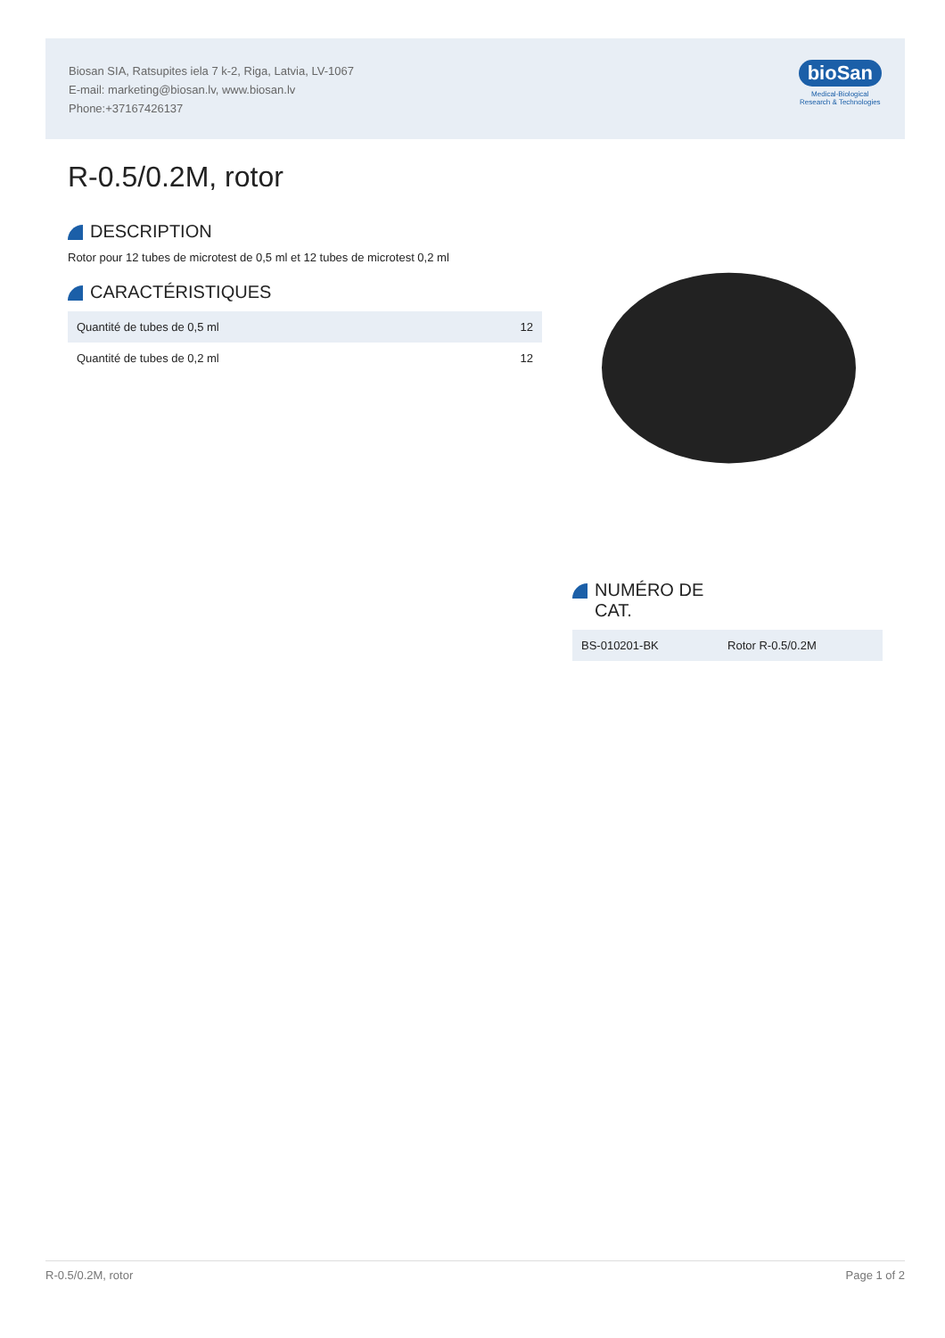Biosan SIA, Ratsupites iela 7 k-2, Riga, Latvia, LV-1067
E-mail: marketing@biosan.lv, www.biosan.lv
Phone:+37167426137
bioSan
Medical-Biological
Research & Technologies
R-0.5/0.2M, rotor
DESCRIPTION
Rotor pour 12 tubes de microtest de 0,5 ml et 12 tubes de microtest 0,2 ml
CARACTÉRISTIQUES
| Quantité de tubes de 0,5 ml | 12 |
| Quantité de tubes de 0,2 ml | 12 |
NUMÉRO DE
CAT.
| BS-010201-BK | Rotor R-0.5/0.2M |
R-0.5/0.2M, rotor Page 1 of 2